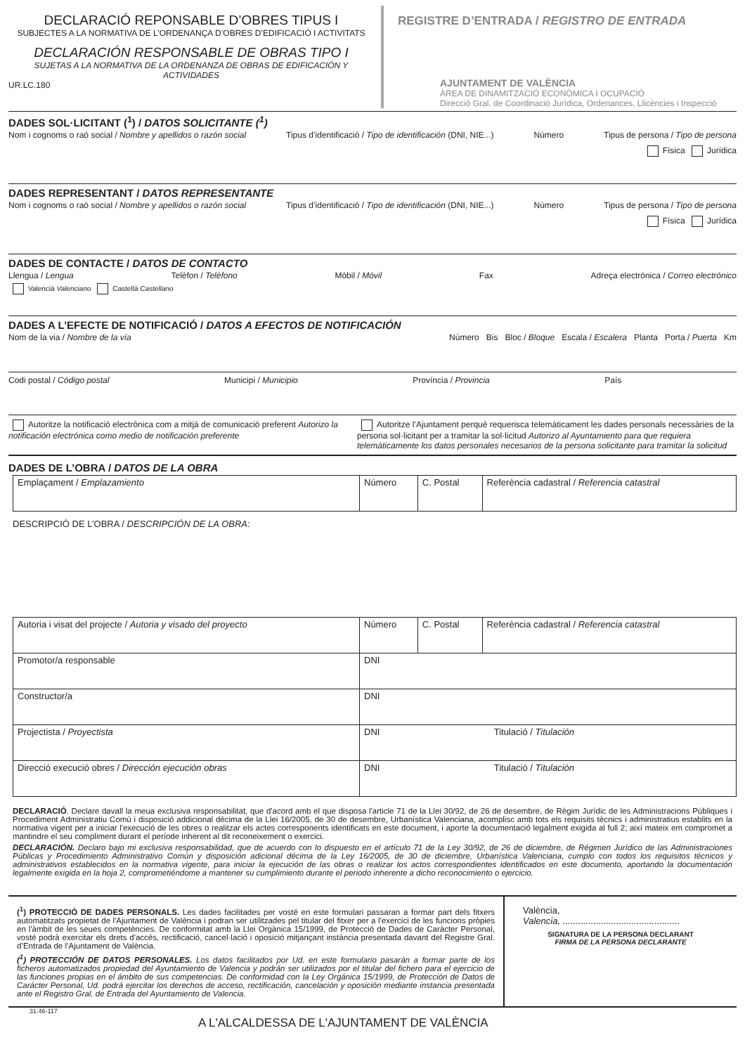DECLARACIÓ REPONSABLE D’OBRES TIPUS I
SUBJECTES A LA NORMATIVA DE L’ORDENANÇA D’OBRES D’EDIFICACIÓ I ACTIVITATS
DECLARACIÓN RESPONSABLE DE OBRAS TIPO I
SUJETAS A LA NORMATIVA DE LA ORDENANZA DE OBRAS DE EDIFICACIÓN Y ACTIVIDADES
UR.LC.180
REGISTRE D’ENTRADA / REGISTRO DE ENTRADA
AJUNTAMENT DE VALÈNCIA
ÀREA DE DINAMITZACIÓ ECONÒMICA I OCUPACIÓ
Direcció Gral. de Coordinació Jurídica, Ordenances, Llicències i Inspecció
DADES SOL·LICITANT (<sup>1</sup>) / DATOS SOLICITANTE (<sup>1</sup>)
Nom i cognoms o raó social / Nombre y apellidos o razón social Tipus d’identificació / Tipo de identificación (DNI, NIE...) Número Tipus de persona / Tipo de persona
Física Jurídica
DADES REPRESENTANT / DATOS REPRESENTANTE
Nom i cognoms o raó social / Nombre y apellidos o razón social Tipus d’identificació / Tipo de identificación (DNI, NIE...) Número Tipus de persona / Tipo de persona
Física Jurídica
DADES DE CONTACTE / DATOS DE CONTACTO
Llengua / Lengua Telèfon / Teléfono Mòbil / Móvil Fax Adreça electrònica / Correo electrónico
Valencià Valenciano Castellà Castellano
DADES A L’EFECTE DE NOTIFICACIÓ / DATOS A EFECTOS DE NOTIFICACIÓN
Nom de la via / Nombre de la vía Número Bis Bloc / Bloque Escala / Escalera Planta Porta / Puerta Km
Codi postal / Código postal Municipi / Municipio Província / Provincia País
Autoritze la notificació electrònica com a mitjà de comunicació preferent Autorizo la notificación electrónica como medio de notificación preferente
Autoritze l’Ajuntament perquè requerisca telemàticament les dades personals necessàries de la persona sol·licitant per a tramitar la sol·licitud Autorizo al Ayuntamiento para que requiera telemáticamente los datos personales necesarios de la persona solicitante para tramitar la solicitud
DADES DE L’OBRA / DATOS DE LA OBRA
| Emplaçament / Emplazamiento | Número | C. Postal | Referència cadastral / Referencia catastral |
DESCRIPCIÓ DE L’OBRA / DESCRIPCIÓN DE LA OBRA:
| Autoria i visat del projecte / Autoria y visado del proyecto | Número | C. Postal | Referència cadastral / Referencia catastral |
| Promotor/a responsable | DNI | | |
| Constructor/a | DNI | | |
| Projectista / Proyectista | DNI Titulació / Titulación | | |
| Direcció execució obres / Dirección ejecución obras | DNI Titulació / Titulación | | |
DECLARACIÓ. Declare davall la meua exclusiva responsabilitat, que d'acord amb el que disposa l'article 71 de la Llei 30/92, de 26 de desembre, de Règim Jurídic de les Administracions Públiques i Procediment Administratiu Comú i disposició addicional dècima de la Llei 16/2005, de 30 de desembre, Urbanística Valenciana, acomplisc amb tots els requisits tècnics i administratius establits en la normativa vigent per a iniciar l'execució de les obres o realitzar els actes corresponents identificats en este document, i aporte la documentació legalment exigida al full 2; així mateix em compromet a mantindre el seu compliment durant el període inherent al dit reconeixement o exercici.
DECLARACIÓN. Declaro bajo mi exclusiva responsabilidad, que de acuerdo con lo dispuesto en el artículo 71 de la Ley 30/92, de 26 de diciembre, de Régimen Jurídico de las Administraciones Públicas y Procedimiento Administrativo Común y disposición adicional décima de la Ley 16/2005, de 30 de diciembre, Urbanística Valenciana, cumplo con todos los requisitos técnicos y administrativos establecidos en la normativa vigente, para iniciar la ejecución de las obras o realizar los actos correspondientes identificados en este documento, aportando la documentación legalmente exigida en la hoja 2, comprometiéndome a mantener su cumplimiento durante el periodo inherente a dicho reconocimiento o ejercicio.
(<sup>1</sup>) PROTECCIÓ DE DADES PERSONALS. Les dades facilitades per vosté en este formulari passaran a formar part dels fitxers automatitzats propietat de l'Ajuntament de València i podran ser utilitzades pel titular del fitxer per a l'exercici de les funcions pròpies en l'àmbit de les seues competències. De conformitat amb la Llei Orgànica 15/1999, de Protecció de Dades de Caràcter Personal, vosté podrà exercitar els drets d'accés, rectificació, cancel·lació i oposició mitjançant instància presentada davant del Registre Gral. d’Entrada de l’Ajuntament de València.
(<sup>1</sup>) PROTECCIÓN DE DATOS PERSONALES. Los datos facilitados por Ud. en este formulario pasarán a formar parte de los ficheros automatizados propiedad del Ayuntamiento de Valencia y podrán ser utilizados por el titular del fichero para el ejercicio de las funciones propias en el ámbito de sus competencias. De conformidad con la Ley Orgánica 15/1999, de Protección de Datos de Carácter Personal, Ud. podrá ejercitar los derechos de acceso, rectificación, cancelación y oposición mediante instancia presentada ante el Registro Gral. de Entrada del Ayuntamiento de Valencia.
València,
Valencia, ..............................................
SIGNATURA DE LA PERSONA DECLARANT
FIRMA DE LA PERSONA DECLARANTE
31.46-117 A L'ALCALDESSA DE L'AJUNTAMENT DE VALÈNCIA